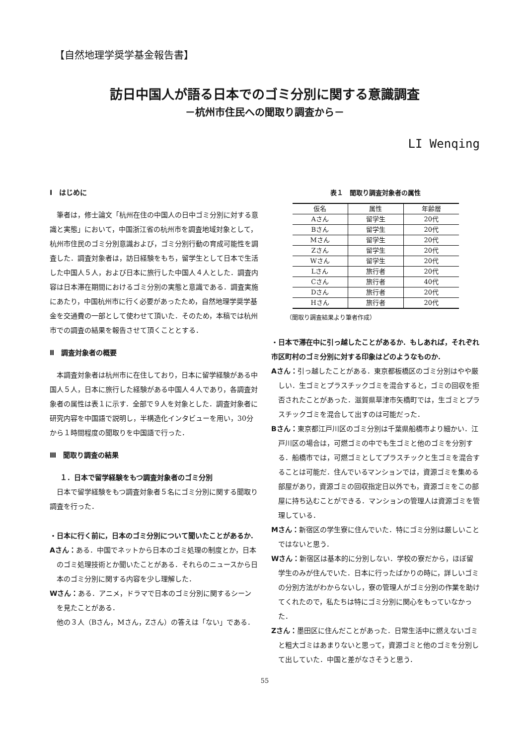【自然地理学奨学基金報告書】
訪日中国人が語る日本でのゴミ分別に関する意識調査
－杭州市住民への聞取り調査から－
LI Wenqing
Ⅰ　はじめに
筆者は，修士論文「杭州在住の中国人の日中ゴミ分別に対する意識と実態」において，中国浙江省の杭州市を調査地域対象として，杭州市住民のゴミ分別意識および，ゴミ分別行動の育成可能性を調査した．調査対象者は，訪日経験をもち，留学生として日本で生活した中国人５人，および日本に旅行した中国人４人とした．調査内容は日本滞在期間におけるゴミ分別の実態と意識である．調査実施にあたり，中国杭州市に行く必要があったため，自然地理学奨学基金を交通費の一部として使わせて頂いた．そのため，本稿では杭州市での調査の結果を報告させて頂くこととする．
Ⅱ　調査対象者の概要
本調査対象者は杭州市に在住しており，日本に留学経験がある中国人５人，日本に旅行した経験がある中国人４人であり，各調査対象者の属性は表１に示す．全部で９人を対象とした．調査対象者に研究内容を中国語で説明し，半構造化インタビューを用い，30分から１時間程度の聞取りを中国語で行った．
Ⅲ　聞取り調査の結果
１．日本で留学経験をもつ調査対象者のゴミ分別
日本で留学経験をもつ調査対象者５名にゴミ分別に関する聞取り調査を行った．
・日本に行く前に，日本のゴミ分別について聞いたことがあるか．
Aさん：ある．中国でネットから日本のゴミ処理の制度とか，日本のゴミ処理技術とか聞いたことがある．それらのニュースから日本のゴミ分別に関する内容を少し理解した．
Wさん：ある．アニメ，ドラマで日本のゴミ分別に関するシーンを見たことがある．
他の３人（Bさん，Mさん，Zさん）の答えは「ない」である．
表１　聞取り調査対象者の属性
| 仮名 | 属性 | 年齢層 |
| --- | --- | --- |
| Aさん | 留学生 | 20代 |
| Bさん | 留学生 | 20代 |
| Mさん | 留学生 | 20代 |
| Zさん | 留学生 | 20代 |
| Wさん | 留学生 | 20代 |
| Lさん | 旅行者 | 20代 |
| Cさん | 旅行者 | 40代 |
| Dさん | 旅行者 | 20代 |
| Hさん | 旅行者 | 20代 |
（聞取り調査結果より筆者作成）
・日本で滞在中に引っ越したことがあるか．もしあれば，それぞれ市区町村のゴミ分別に対する印象はどのようなものか．
Aさん：引っ越したことがある．東京都板橋区のゴミ分別はやや厳しい．生ゴミとプラスチックゴミを混合すると，ゴミの回収を拒否されたことがあった．滋賀県草津市矢橋町では，生ゴミとプラスチックゴミを混合して出すのは可能だった．
Bさん：東京都江戸川区のゴミ分別は千葉県船橋市より細かい．江戸川区の場合は，可燃ゴミの中でも生ゴミと他のゴミを分別する．船橋市では，可燃ゴミとしてプラスチックと生ゴミを混合することは可能だ．住んでいるマンションでは，資源ゴミを集める部屋があり，資源ゴミの回収指定日以外でも，資源ゴミをこの部屋に持ち込むことができる．マンションの管理人は資源ゴミを管理している．
Mさん：新宿区の学生寮に住んでいた．特にゴミ分別は厳しいことではないと思う．
Wさん：新宿区は基本的に分別しない．学校の寮だから，ほぼ留学生のみが住んでいた．日本に行ったばかりの時に，詳しいゴミの分別方法がわからないし，寮の管理人がゴミ分別の作業を助けてくれたので，私たちは特にゴミ分別に関心をもっていなかった．
Zさん：墨田区に住んだことがあった．日常生活中に燃えないゴミと粗大ゴミはあまりないと思って，資源ゴミと他のゴミを分別して出していた．中国と差がなさそうと思う．
55